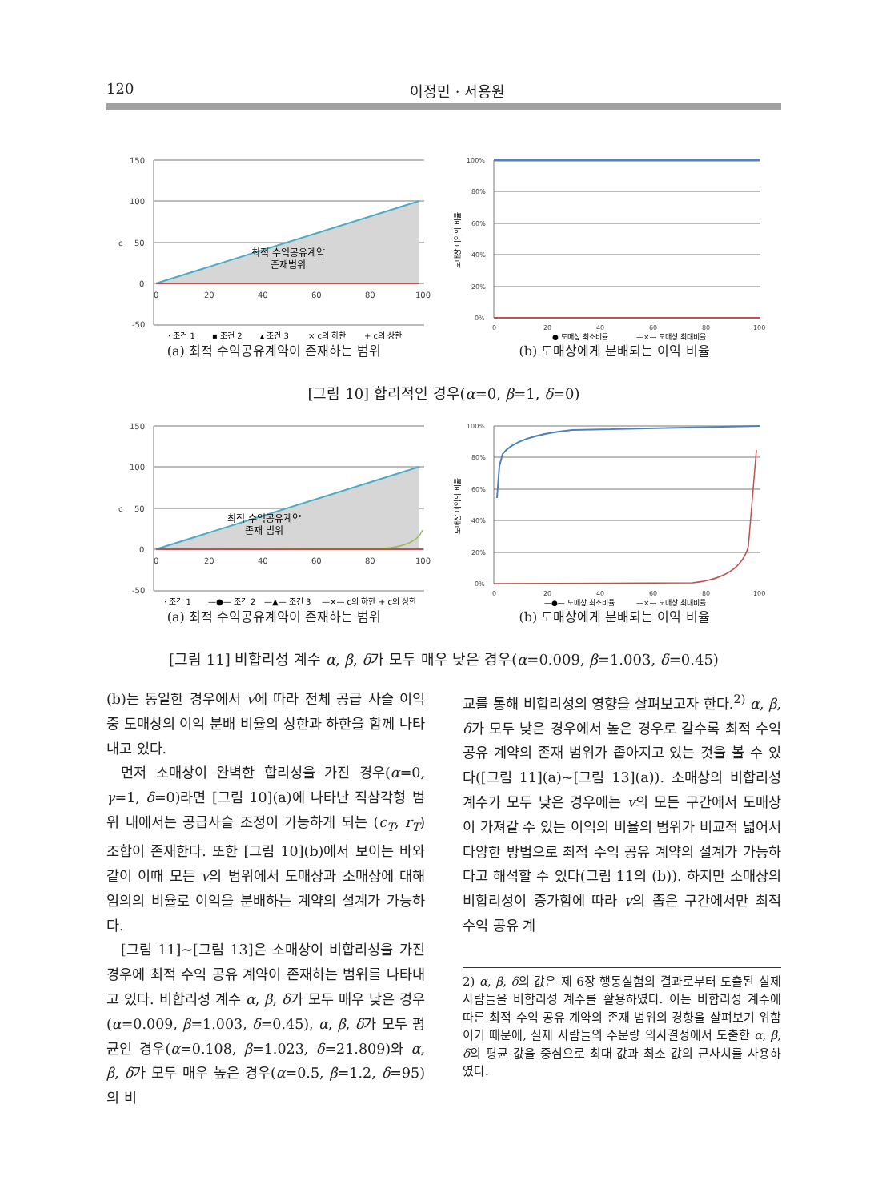120 이정민 · 서용원
150
100
50
0
-50
c
0
20
40
60
80
100
최적 수익공유계약
존재범위
· 조건 1
▪ 조건 2
▴ 조건 3
× c의 하한
+ c의 상한
(a) 최적 수익공유계약이 존재하는 범위
100%
80%
60%
40%
20%
0%
0
20
40
60
80
100
도매상 이익의 비율
● 도매상 최소비율
—×— 도매상 최대비율
(b) 도매상에게 분배되는 이익 비율
[그림 10] 합리적인 경우(α=0, β=1, δ=0)
150
100
50
0
-50
c
0
20
40
60
80
100
최적 수익공유계약
존재 범위
· 조건 1
—●— 조건 2
—▲— 조건 3
—×— c의 하한
+ c의 상한
(a) 최적 수익공유계약이 존재하는 범위
100%
80%
60%
40%
20%
0%
0
20
40
60
80
100
도매상 이익의 비율
—●— 도매상 최소비율
—×— 도매상 최대비율
(b) 도매상에게 분배되는 이익 비율
[그림 11] 비합리성 계수 α, β, δ가 모두 매우 낮은 경우(α=0.009, β=1.003, δ=0.45)
(b)는 동일한 경우에서 v에 따라 전체 공급 사슬 이익 중 도매상의 이익 분배 비율의 상한과 하한을 함께 나타내고 있다.
먼저 소매상이 완벽한 합리성을 가진 경우(α=0, γ=1, δ=0)라면 [그림 10](a)에 나타난 직삼각형 범위 내에서는 공급사슬 조정이 가능하게 되는 (c<sub>T</sub>, r<sub>T</sub>) 조합이 존재한다. 또한 [그림 10](b)에서 보이는 바와 같이 이때 모든 v의 범위에서 도매상과 소매상에 대해 임의의 비율로 이익을 분배하는 계약의 설계가 가능하다.
[그림 11]~[그림 13]은 소매상이 비합리성을 가진 경우에 최적 수익 공유 계약이 존재하는 범위를 나타내고 있다. 비합리성 계수 α, β, δ가 모두 매우 낮은 경우(α=0.009, β=1.003, δ=0.45), α, β, δ가 모두 평균인 경우(α=0.108, β=1.023, δ=21.809)와 α, β, δ가 모두 매우 높은 경우(α=0.5, β=1.2, δ=95)의 비
교를 통해 비합리성의 영향을 살펴보고자 한다.<sup>2)</sup> α, β, δ가 모두 낮은 경우에서 높은 경우로 갈수록 최적 수익 공유 계약의 존재 범위가 좁아지고 있는 것을 볼 수 있다([그림 11](a)~[그림 13](a)). 소매상의 비합리성 계수가 모두 낮은 경우에는 v의 모든 구간에서 도매상이 가져갈 수 있는 이익의 비율의 범위가 비교적 넓어서 다양한 방법으로 최적 수익 공유 계약의 설계가 가능하다고 해석할 수 있다(그림 11의 (b)). 하지만 소매상의 비합리성이 증가함에 따라 v의 좁은 구간에서만 최적 수익 공유 계
2) α, β, δ의 값은 제 6장 행동실험의 결과로부터 도출된 실제 사람들을 비합리성 계수를 활용하였다. 이는 비합리성 계수에 따른 최적 수익 공유 계약의 존재 범위의 경향을 살펴보기 위함이기 때문에, 실제 사람들의 주문량 의사결정에서 도출한 α, β, δ의 평균 값을 중심으로 최대 값과 최소 값의 근사치를 사용하였다.